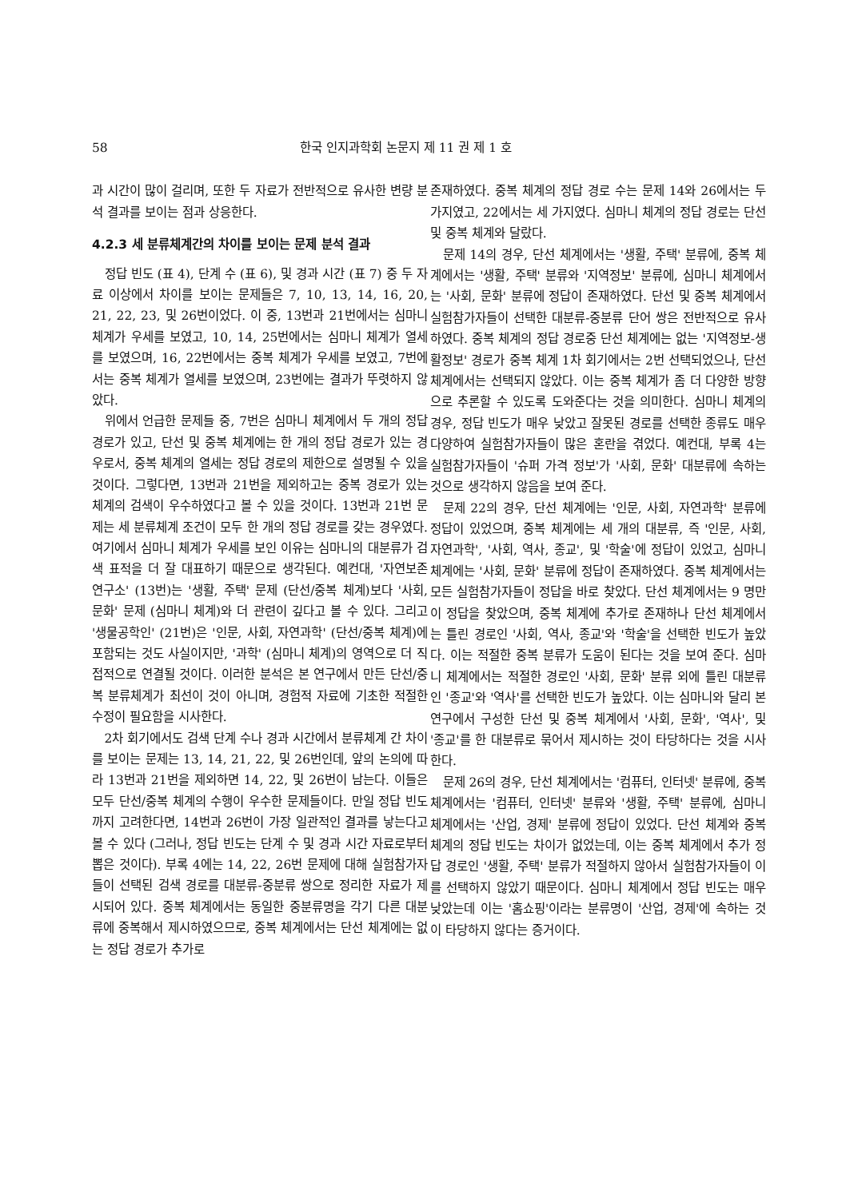58 한국 인지과학회 논문지 제 11 권 제 1 호
과 시간이 많이 걸리며, 또한 두 자료가 전반적으로 유사한 변량 분석 결과를 보이는 점과 상응한다.
4.2.3 세 분류체계간의 차이를 보이는 문제 분석 결과
정답 빈도 (표 4), 단계 수 (표 6), 및 경과 시간 (표 7) 중 두 자료 이상에서 차이를 보이는 문제들은 7, 10, 13, 14, 16, 20, 21, 22, 23, 및 26번이었다. 이 중, 13번과 21번에서는 심마니 체계가 우세를 보였고, 10, 14, 25번에서는 심마니 체계가 열세를 보였으며, 16, 22번에서는 중복 체계가 우세를 보였고, 7번에서는 중복 체계가 열세를 보였으며, 23번에는 결과가 뚜렷하지 않았다.
위에서 언급한 문제들 중, 7번은 심마니 체계에서 두 개의 정답 경로가 있고, 단선 및 중복 체계에는 한 개의 정답 경로가 있는 경우로서, 중복 체계의 열세는 정답 경로의 제한으로 설명될 수 있을 것이다. 그렇다면, 13번과 21번을 제외하고는 중복 경로가 있는 체계의 검색이 우수하였다고 볼 수 있을 것이다. 13번과 21번 문제는 세 분류체계 조건이 모두 한 개의 정답 경로를 갖는 경우였다. 여기에서 심마니 체계가 우세를 보인 이유는 심마니의 대분류가 검색 표적을 더 잘 대표하기 때문으로 생각된다. 예컨대, '자연보존 연구소' (13번)는 '생활, 주택' 문제 (단선/중복 체계)보다 '사회, 문화' 문제 (심마니 체계)와 더 관련이 깊다고 볼 수 있다. 그리고 '생물공학인' (21번)은 '인문, 사회, 자연과학' (단선/중복 체계)에 포함되는 것도 사실이지만, '과학' (심마니 체계)의 영역으로 더 직접적으로 연결될 것이다. 이러한 분석은 본 연구에서 만든 단선/중복 분류체계가 최선이 것이 아니며, 경험적 자료에 기초한 적절한 수정이 필요함을 시사한다.
2차 회기에서도 검색 단계 수나 경과 시간에서 분류체계 간 차이를 보이는 문제는 13, 14, 21, 22, 및 26번인데, 앞의 논의에 따라 13번과 21번을 제외하면 14, 22, 및 26번이 남는다. 이들은 모두 단선/중복 체계의 수행이 우수한 문제들이다. 만일 정답 빈도까지 고려한다면, 14번과 26번이 가장 일관적인 결과를 낳는다고 볼 수 있다 (그러나, 정답 빈도는 단계 수 및 경과 시간 자료로부터 뽑은 것이다). 부록 4에는 14, 22, 26번 문제에 대해 실험참가자들이 선택된 검색 경로를 대분류-중분류 쌍으로 정리한 자료가 제시되어 있다. 중복 체계에서는 동일한 중분류명을 각기 다른 대분류에 중복해서 제시하였으므로, 중복 체계에서는 단선 체계에는 없는 정답 경로가 추가로
존재하였다. 중복 체계의 정답 경로 수는 문제 14와 26에서는 두 가지였고, 22에서는 세 가지였다. 심마니 체계의 정답 경로는 단선 및 중복 체계와 달랐다.
문제 14의 경우, 단선 체계에서는 '생활, 주택' 분류에, 중복 체계에서는 '생활, 주택' 분류와 '지역정보' 분류에, 심마니 체계에서는 '사회, 문화' 분류에 정답이 존재하였다. 단선 및 중복 체계에서 실험참가자들이 선택한 대분류-중분류 단어 쌍은 전반적으로 유사하였다. 중복 체계의 정답 경로중 단선 체계에는 없는 '지역정보-생활정보' 경로가 중복 체계 1차 회기에서는 2번 선택되었으나, 단선 체계에서는 선택되지 않았다. 이는 중복 체계가 좀 더 다양한 방향으로 추론할 수 있도록 도와준다는 것을 의미한다. 심마니 체계의 경우, 정답 빈도가 매우 낮았고 잘못된 경로를 선택한 종류도 매우 다양하여 실험참가자들이 많은 혼란을 겪었다. 예컨대, 부록 4는 실험참가자들이 '슈퍼 가격 정보'가 '사회, 문화' 대분류에 속하는 것으로 생각하지 않음을 보여 준다.
문제 22의 경우, 단선 체계에는 '인문, 사회, 자연과학' 분류에 정답이 있었으며, 중복 체계에는 세 개의 대분류, 즉 '인문, 사회, 자연과학', '사회, 역사, 종교', 및 '학술'에 정답이 있었고, 심마니 체계에는 '사회, 문화' 분류에 정답이 존재하였다. 중복 체계에서는 모든 실험참가자들이 정답을 바로 찾았다. 단선 체계에서는 9 명만이 정답을 찾았으며, 중복 체계에 추가로 존재하나 단선 체계에서는 틀린 경로인 '사회, 역사, 종교'와 '학술'을 선택한 빈도가 높았다. 이는 적절한 중복 분류가 도움이 된다는 것을 보여 준다. 심마니 체계에서는 적절한 경로인 '사회, 문화' 분류 외에 틀린 대분류인 '종교'와 '역사'를 선택한 빈도가 높았다. 이는 심마니와 달리 본 연구에서 구성한 단선 및 중복 체계에서 '사회, 문화', '역사', 및 '종교'를 한 대분류로 묶어서 제시하는 것이 타당하다는 것을 시사한다.
문제 26의 경우, 단선 체계에서는 '컴퓨터, 인터넷' 분류에, 중복 체계에서는 '컴퓨터, 인터넷' 분류와 '생활, 주택' 분류에, 심마니 체계에서는 '산업, 경제' 분류에 정답이 있었다. 단선 체계와 중복 체계의 정답 빈도는 차이가 없었는데, 이는 중복 체계에서 추가 정답 경로인 '생활, 주택' 분류가 적절하지 않아서 실험참가자들이 이를 선택하지 않았기 때문이다. 심마니 체계에서 정답 빈도는 매우 낮았는데 이는 '홈쇼핑'이라는 분류명이 '산업, 경제'에 속하는 것이 타당하지 않다는 증거이다.